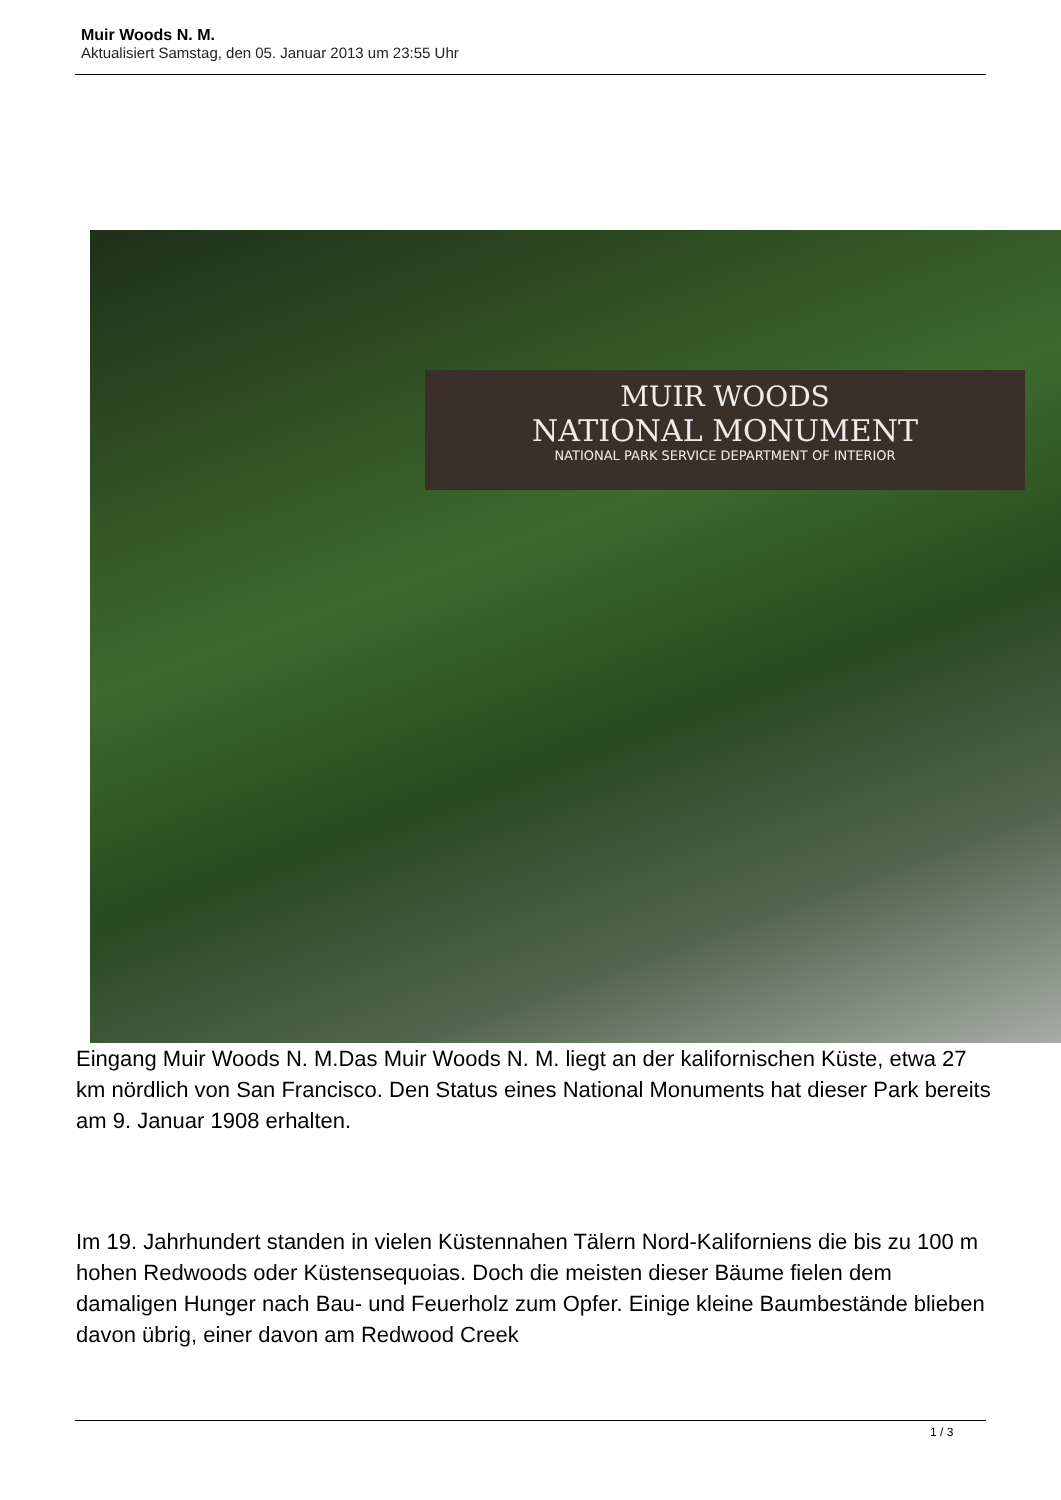Muir Woods N. M.
Aktualisiert Samstag, den 05. Januar 2013 um 23:55 Uhr
MUIR WOODS
NATIONAL MONUMENT
NATIONAL PARK SERVICE DEPARTMENT OF INTERIOR
Eingang Muir Woods N. M.Das Muir Woods N. M. liegt an der kalifornischen Küste, etwa 27 km nördlich von San Francisco. Den Status eines National Monuments hat dieser Park bereits am 9. Januar 1908 erhalten.
Im 19. Jahrhundert standen in vielen Küstennahen Tälern Nord-Kaliforniens die bis zu 100 m hohen Redwoods oder Küstensequoias. Doch die meisten dieser Bäume fielen dem damaligen Hunger nach Bau- und Feuerholz zum Opfer. Einige kleine Baumbestände blieben davon übrig, einer davon am Redwood Creek
1 / 3